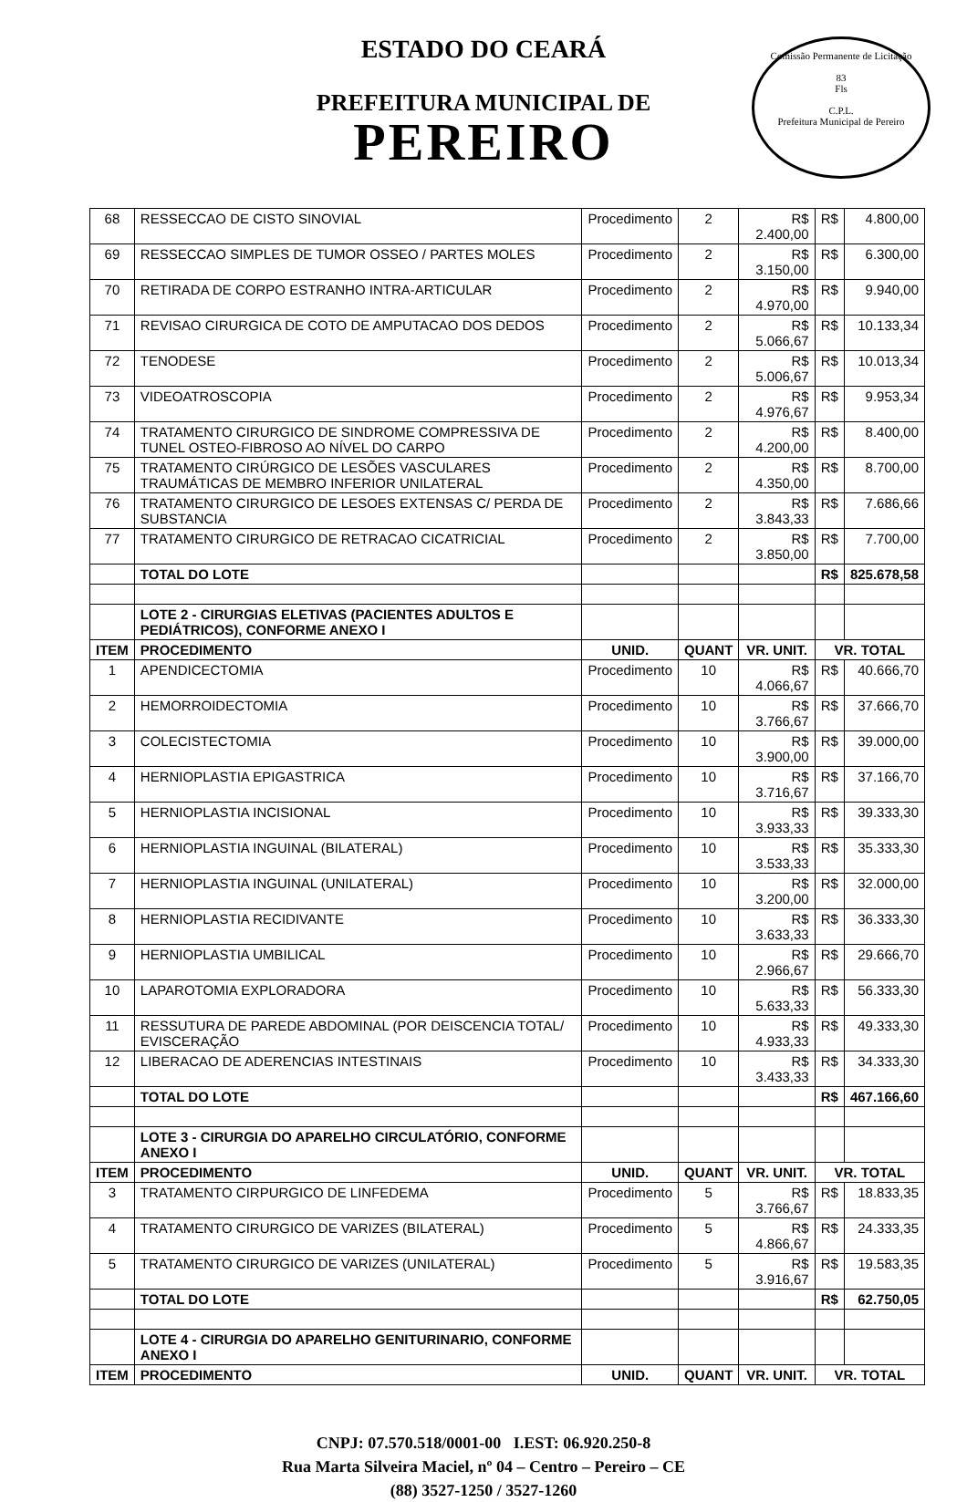ESTADO DO CEARÁ
PREFEITURA MUNICIPAL DE
PEREIRO
Comissão Permanente de Licitação
83
Fls
C.P.L.
Prefeitura Municipal de Pereiro
| 68 | RESSECCAO DE CISTO SINOVIAL | Procedimento | 2 | R$ 2.400,00 | R$ | 4.800,00 |
| 69 | RESSECCAO SIMPLES DE TUMOR OSSEO / PARTES MOLES | Procedimento | 2 | R$ 3.150,00 | R$ | 6.300,00 |
| 70 | RETIRADA DE CORPO ESTRANHO INTRA-ARTICULAR | Procedimento | 2 | R$ 4.970,00 | R$ | 9.940,00 |
| 71 | REVISAO CIRURGICA DE COTO DE AMPUTACAO DOS DEDOS | Procedimento | 2 | R$ 5.066,67 | R$ | 10.133,34 |
| 72 | TENODESE | Procedimento | 2 | R$ 5.006,67 | R$ | 10.013,34 |
| 73 | VIDEOATROSCOPIA | Procedimento | 2 | R$ 4.976,67 | R$ | 9.953,34 |
| 74 | TRATAMENTO CIRURGICO DE SINDROME COMPRESSIVA DE TUNEL OSTEO-FIBROSO AO NÍVEL DO CARPO | Procedimento | 2 | R$ 4.200,00 | R$ | 8.400,00 |
| 75 | TRATAMENTO CIRÚRGICO DE LESÕES VASCULARES TRAUMÁTICAS DE MEMBRO INFERIOR UNILATERAL | Procedimento | 2 | R$ 4.350,00 | R$ | 8.700,00 |
| 76 | TRATAMENTO CIRURGICO DE LESOES EXTENSAS C/ PERDA DE SUBSTANCIA | Procedimento | 2 | R$ 3.843,33 | R$ | 7.686,66 |
| 77 | TRATAMENTO CIRURGICO DE RETRACAO CICATRICIAL | Procedimento | 2 | R$ 3.850,00 | R$ | 7.700,00 |
| | TOTAL DO LOTE | | | | R$ | 825.678,58 |
| | LOTE 2 - CIRURGIAS ELETIVAS (PACIENTES ADULTOS E PEDIÁTRICOS), CONFORME ANEXO I | | | | | |
| ITEM | PROCEDIMENTO | UNID. | QUANT | VR. UNIT. | VR. TOTAL | |
| 1 | APENDICECTOMIA | Procedimento | 10 | R$ 4.066,67 | R$ | 40.666,70 |
| 2 | HEMORROIDECTOMIA | Procedimento | 10 | R$ 3.766,67 | R$ | 37.666,70 |
| 3 | COLECISTECTOMIA | Procedimento | 10 | R$ 3.900,00 | R$ | 39.000,00 |
| 4 | HERNIOPLASTIA EPIGASTRICA | Procedimento | 10 | R$ 3.716,67 | R$ | 37.166,70 |
| 5 | HERNIOPLASTIA INCISIONAL | Procedimento | 10 | R$ 3.933,33 | R$ | 39.333,30 |
| 6 | HERNIOPLASTIA INGUINAL (BILATERAL) | Procedimento | 10 | R$ 3.533,33 | R$ | 35.333,30 |
| 7 | HERNIOPLASTIA INGUINAL (UNILATERAL) | Procedimento | 10 | R$ 3.200,00 | R$ | 32.000,00 |
| 8 | HERNIOPLASTIA RECIDIVANTE | Procedimento | 10 | R$ 3.633,33 | R$ | 36.333,30 |
| 9 | HERNIOPLASTIA UMBILICAL | Procedimento | 10 | R$ 2.966,67 | R$ | 29.666,70 |
| 10 | LAPAROTOMIA EXPLORADORA | Procedimento | 10 | R$ 5.633,33 | R$ | 56.333,30 |
| 11 | RESSUTURA DE PAREDE ABDOMINAL (POR DEISCENCIA TOTAL/ EVISCERAÇÃO | Procedimento | 10 | R$ 4.933,33 | R$ | 49.333,30 |
| 12 | LIBERACAO DE ADERENCIAS INTESTINAIS | Procedimento | 10 | R$ 3.433,33 | R$ | 34.333,30 |
| | TOTAL DO LOTE | | | | R$ | 467.166,60 |
| | LOTE 3 - CIRURGIA DO APARELHO CIRCULATÓRIO, CONFORME ANEXO I | | | | | |
| ITEM | PROCEDIMENTO | UNID. | QUANT | VR. UNIT. | VR. TOTAL | |
| 3 | TRATAMENTO CIRPURGICO DE LINFEDEMA | Procedimento | 5 | R$ 3.766,67 | R$ | 18.833,35 |
| 4 | TRATAMENTO CIRURGICO DE VARIZES (BILATERAL) | Procedimento | 5 | R$ 4.866,67 | R$ | 24.333,35 |
| 5 | TRATAMENTO CIRURGICO DE VARIZES (UNILATERAL) | Procedimento | 5 | R$ 3.916,67 | R$ | 19.583,35 |
| | TOTAL DO LOTE | | | | R$ | 62.750,05 |
| | LOTE 4 - CIRURGIA DO APARELHO GENITURINARIO, CONFORME ANEXO I | | | | | |
| ITEM | PROCEDIMENTO | UNID. | QUANT | VR. UNIT. | VR. TOTAL | |
CNPJ: 07.570.518/0001-00 I.EST: 06.920.250-8
Rua Marta Silveira Maciel, nº 04 – Centro – Pereiro – CE
(88) 3527-1250 / 3527-1260